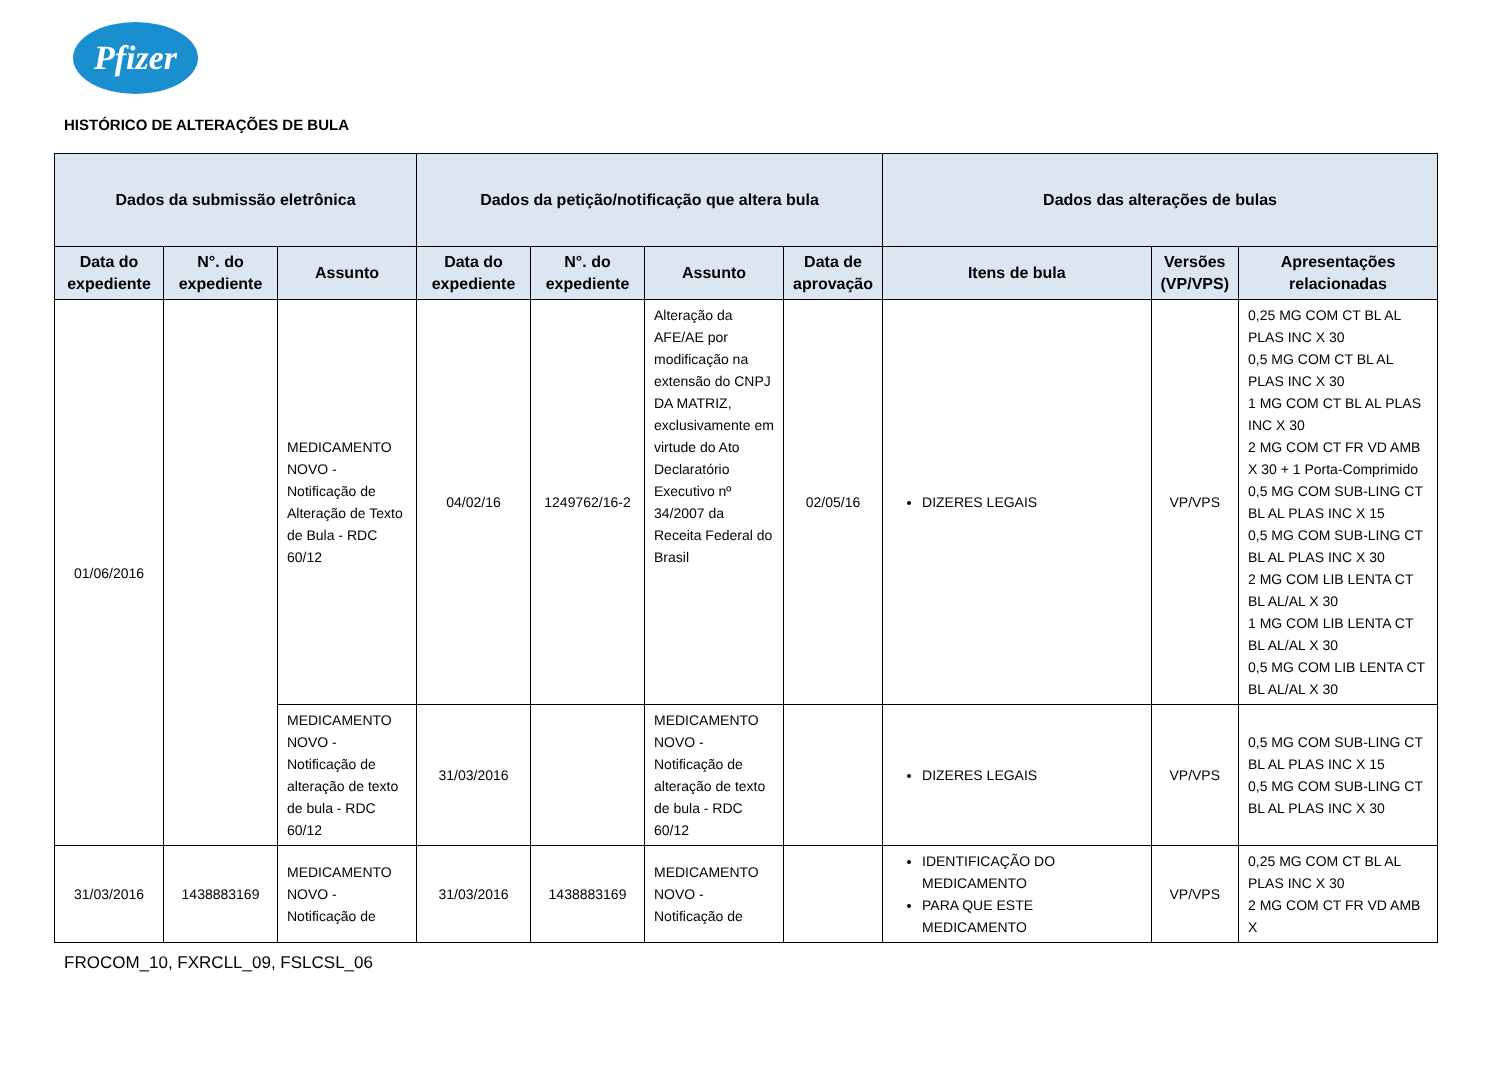Pfizer
HISTÓRICO DE ALTERAÇÕES DE BULA
| Dados da submissão eletrônica | | | Dados da petição/notificação que altera bula | | | | Dados das alterações de bulas | | |
| --- | --- | --- | --- | --- | --- | --- | --- | --- | --- |
| Data do expediente | N°. do expediente | Assunto | Data do expediente | N°. do expediente | Assunto | Data de aprovação | Itens de bula | Versões (VP/VPS) | Apresentações relacionadas |
| 01/06/2016 | | MEDICAMENTO NOVO - Notificação de Alteração de Texto de Bula - RDC 60/12 | 04/02/16 | 1249762/16-2 | Alteração da AFE/AE por modificação na extensão do CNPJ DA MATRIZ, exclusivamente em virtude do Ato Declaratório Executivo nº 34/2007 da Receita Federal do Brasil | 02/05/16 | DIZERES LEGAIS | VP/VPS | 0,25 MG COM CT BL AL PLAS INC X 30 0,5 MG COM CT BL AL PLAS INC X 30 1 MG COM CT BL AL PLAS INC X 30 2 MG COM CT FR VD AMB X 30 + 1 Porta-Comprimido 0,5 MG COM SUB-LING CT BL AL PLAS INC X 15 0,5 MG COM SUB-LING CT BL AL PLAS INC X 30 2 MG COM LIB LENTA CT BL AL/AL X 30 1 MG COM LIB LENTA CT BL AL/AL X 30 0,5 MG COM LIB LENTA CT BL AL/AL X 30 |
| | | MEDICAMENTO NOVO - Notificação de alteração de texto de bula - RDC 60/12 | 31/03/2016 | | MEDICAMENTO NOVO - Notificação de alteração de texto de bula - RDC 60/12 | | DIZERES LEGAIS | VP/VPS | 0,5 MG COM SUB-LING CT BL AL PLAS INC X 15 0,5 MG COM SUB-LING CT BL AL PLAS INC X 30 |
| 31/03/2016 | 1438883169 | MEDICAMENTO NOVO - Notificação de | 31/03/2016 | 1438883169 | MEDICAMENTO NOVO - Notificação de | | IDENTIFICAÇÃO DO MEDICAMENTO PARA QUE ESTE MEDICAMENTO | VP/VPS | 0,25 MG COM CT BL AL PLAS INC X 30 2 MG COM CT FR VD AMB X |
FROCOM_10, FXRCLL_09, FSLCSL_06